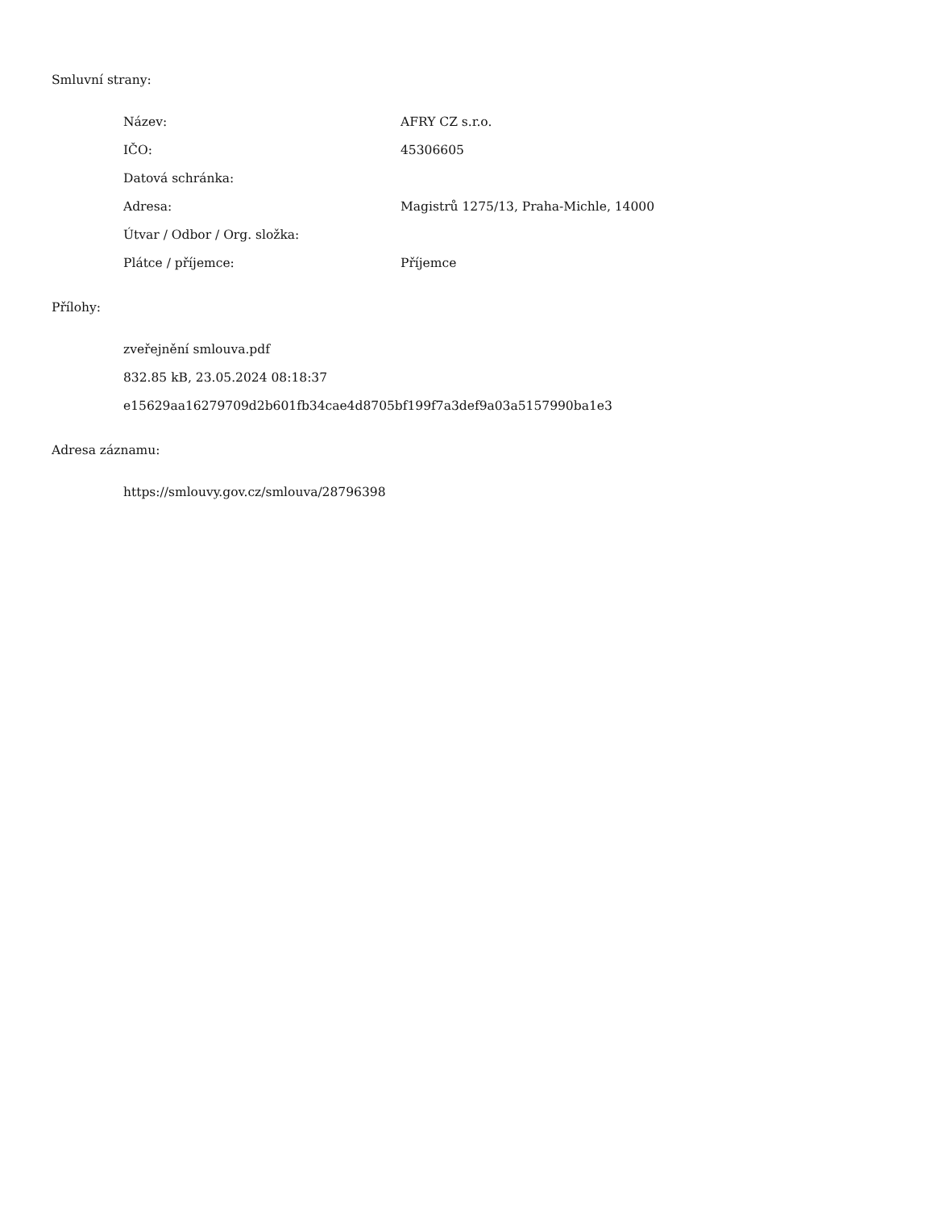Smluvní strany:
| Název: | AFRY CZ s.r.o. |
| IČO: | 45306605 |
| Datová schránka: | |
| Adresa: | Magistrů 1275/13, Praha-Michle, 14000 |
| Útvar / Odbor / Org. složka: | |
| Plátce / příjemce: | Příjemce |
Přílohy:
zveřejnění smlouva.pdf
832.85 kB, 23.05.2024 08:18:37
e15629aa16279709d2b601fb34cae4d8705bf199f7a3def9a03a5157990ba1e3
Adresa záznamu:
https://smlouvy.gov.cz/smlouva/28796398